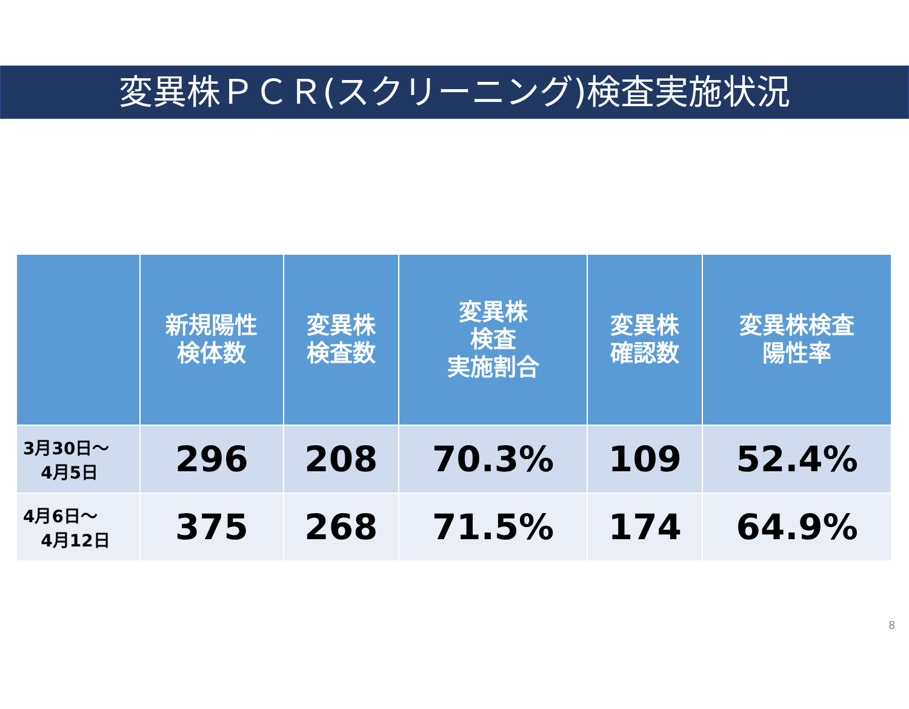変異株ＰＣＲ(スクリーニング)検査実施状況
| | 新規陽性 検体数 | 変異株 検査数 | 変異株 検査 実施割合 | 変異株 確認数 | 変異株検査 陽性率 |
| --- | --- | --- | --- | --- | --- |
| 3月30日～ 4月5日 | 296 | 208 | 70.3% | 109 | 52.4% |
| 4月6日～ 4月12日 | 375 | 268 | 71.5% | 174 | 64.9% |
8